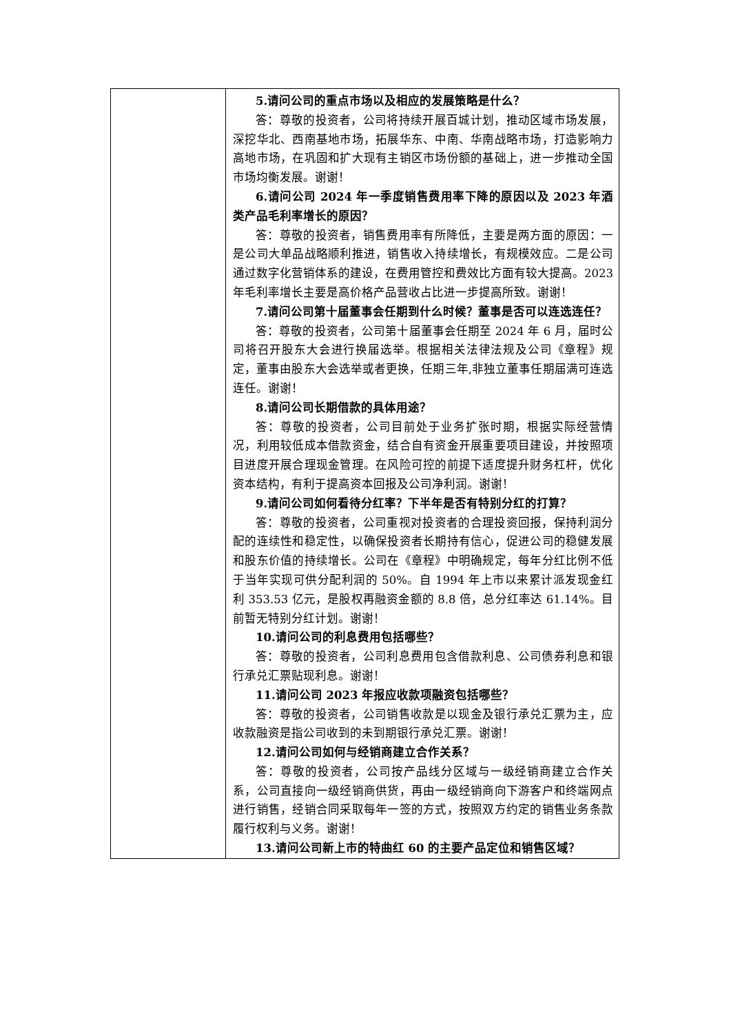| | 5.请问公司的重点市场以及相应的发展策略是什么？ 答：尊敬的投资者，公司将持续开展百城计划，推动区域市场发展，深挖华北、西南基地市场，拓展华东、中南、华南战略市场，打造影响力高地市场，在巩固和扩大现有主销区市场份额的基础上，进一步推动全国市场均衡发展。谢谢！ 6.请问公司 2024 年一季度销售费用率下降的原因以及 2023 年酒类产品毛利率增长的原因？ 答：尊敬的投资者，销售费用率有所降低，主要是两方面的原因：一是公司大单品战略顺利推进，销售收入持续增长，有规模效应。二是公司通过数字化营销体系的建设，在费用管控和费效比方面有较大提高。2023 年毛利率增长主要是高价格产品营收占比进一步提高所致。谢谢！ 7.请问公司第十届董事会任期到什么时候？董事是否可以连选连任？ 答：尊敬的投资者，公司第十届董事会任期至 2024 年 6 月，届时公司将召开股东大会进行换届选举。根据相关法律法规及公司《章程》规定，董事由股东大会选举或者更换，任期三年,非独立董事任期届满可连选连任。谢谢！ 8.请问公司长期借款的具体用途？ 答：尊敬的投资者，公司目前处于业务扩张时期，根据实际经营情况，利用较低成本借款资金，结合自有资金开展重要项目建设，并按照项目进度开展合理现金管理。在风险可控的前提下适度提升财务杠杆，优化资本结构，有利于提高资本回报及公司净利润。谢谢！ 9.请问公司如何看待分红率？下半年是否有特别分红的打算？ 答：尊敬的投资者，公司重视对投资者的合理投资回报，保持利润分配的连续性和稳定性，以确保投资者长期持有信心，促进公司的稳健发展和股东价值的持续增长。公司在《章程》中明确规定，每年分红比例不低于当年实现可供分配利润的 50%。自 1994 年上市以来累计派发现金红利 353.53 亿元，是股权再融资金额的 8.8 倍，总分红率达 61.14%。目前暂无特别分红计划。谢谢！ 10.请问公司的利息费用包括哪些？ 答：尊敬的投资者，公司利息费用包含借款利息、公司债券利息和银行承兑汇票贴现利息。谢谢！ 11.请问公司 2023 年报应收款项融资包括哪些？ 答：尊敬的投资者，公司销售收款是以现金及银行承兑汇票为主，应收款融资是指公司收到的未到期银行承兑汇票。谢谢！ 12.请问公司如何与经销商建立合作关系？ 答：尊敬的投资者，公司按产品线分区域与一级经销商建立合作关系，公司直接向一级经销商供货，再由一级经销商向下游客户和终端网点进行销售，经销合同采取每年一签的方式，按照双方约定的销售业务条款履行权利与义务。谢谢！ 13.请问公司新上市的特曲红 60 的主要产品定位和销售区域？ |